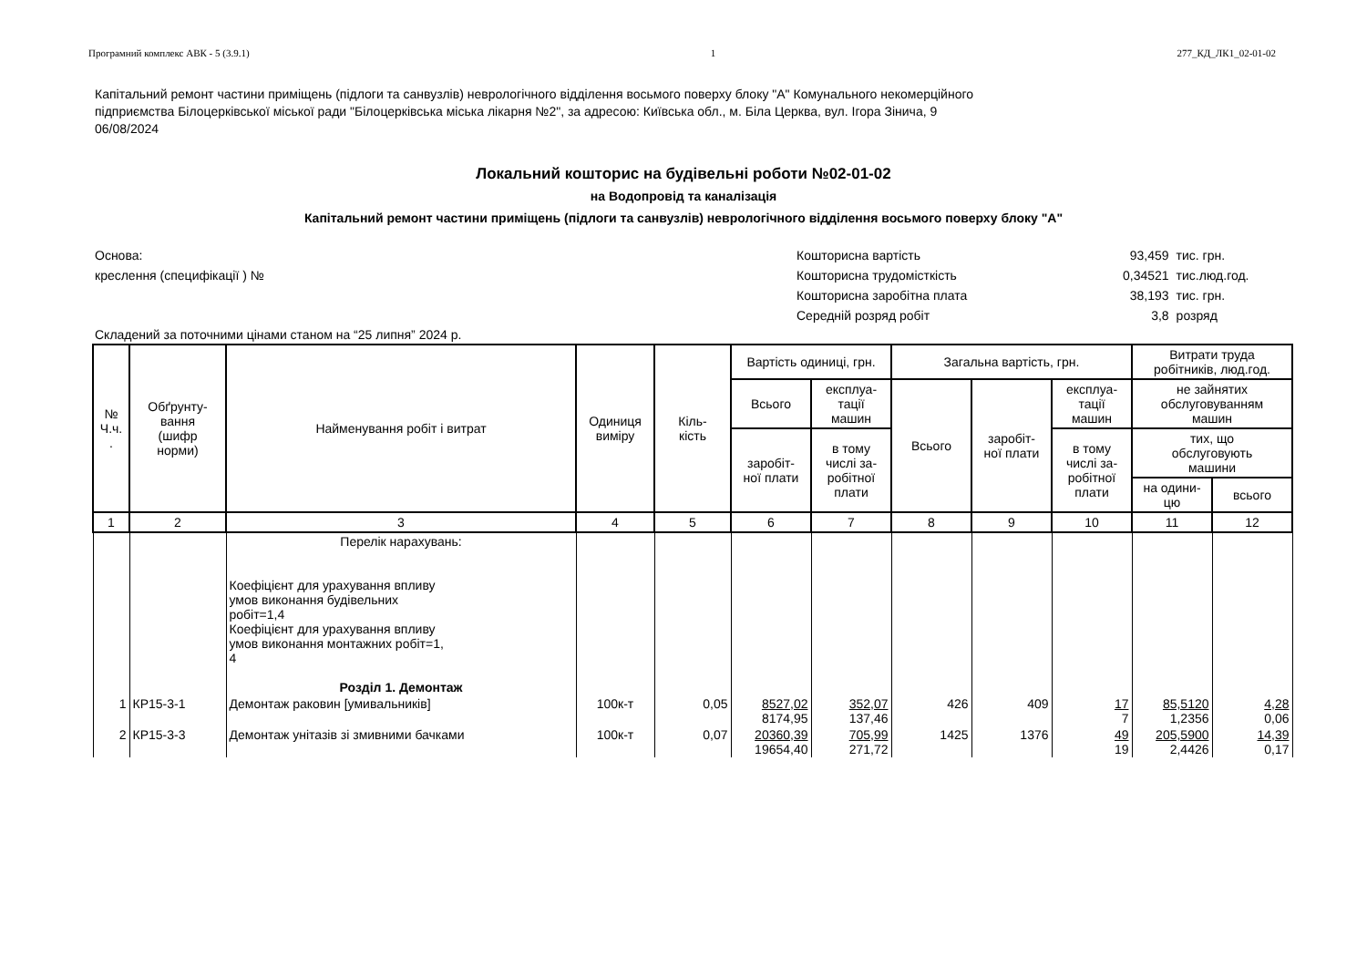Програмний комплекс АВК - 5 (3.9.1) 1 277_КД_ЛК1_02-01-02
Капітальний ремонт частини приміщень (підлоги та санвузлів) неврологічного відділення восьмого поверху блоку "А" Комунального некомерційного
підприємства Білоцерківської міської ради "Білоцерківська міська лікарня №2", за адресою: Київська обл., м. Біла Церква, вул. Ігора Зінича, 9
06/08/2024
Локальний кошторис на будівельні роботи №02-01-02
на Водопровід та каналізація
Капітальний ремонт частини приміщень (підлоги та санвузлів) неврологічного відділення восьмого поверху блоку "А"
Основа:
креслення (специфікації ) №
| Кошторисна вартість | 93,459 | тис. грн. |
| Кошторисна трудомісткість | 0,34521 | тис.люд.год. |
| Кошторисна заробітна плата | 38,193 | тис. грн. |
| Середній розряд робіт | 3,8 | розряд |
Складений за поточними цінами станом на “25 липня” 2024 р.
| № Ч.ч. . | Обґрунту- вання (шифр норми) | Найменування робіт і витрат | Одиниця виміру | Кіль- кість | Вартість одиниці, грн. | | Загальна вартість, грн. | | | Витрати труда робітників, люд.год. | |
| --- | --- | --- | --- | --- | --- | --- | --- | --- | --- | --- | --- |
| | | | | | Всього | експлуа- тації машин | Всього | заробіт- ної плати | експлуа- тації машин | не зайнятих обслуговуванням машин | |
| | | | | | заробіт- ної плати | в тому числі за- робітної плати | | | в тому числі за- робітної плати | тих, що обслуговують машини | |
| | | | | | | | | | | на одини- цю | всього |
| 1 | 2 | 3 | 4 | 5 | 6 | 7 | 8 | 9 | 10 | 11 | 12 |
| | | Перелік нарахувань: Коефіцієнт для урахування впливу умов виконання будівельних робіт=1,4 Коефіцієнт для урахування впливу умов виконання монтажних робіт=1, 4 Розділ 1. Демонтаж | | | | | | | | | |
| 1 | КР15-3-1 | Демонтаж раковин [умивальників] | 100к-т | 0,05 | 8527,02 8174,95 | 352,07 137,46 | 426 | 409 | 17 7 | 85,5120 1,2356 | 4,28 0,06 |
| 2 | КР15-3-3 | Демонтаж унітазів зі змивними бачками | 100к-т | 0,07 | 20360,39 19654,40 | 705,99 271,72 | 1425 | 1376 | 49 19 | 205,5900 2,4426 | 14,39 0,17 |